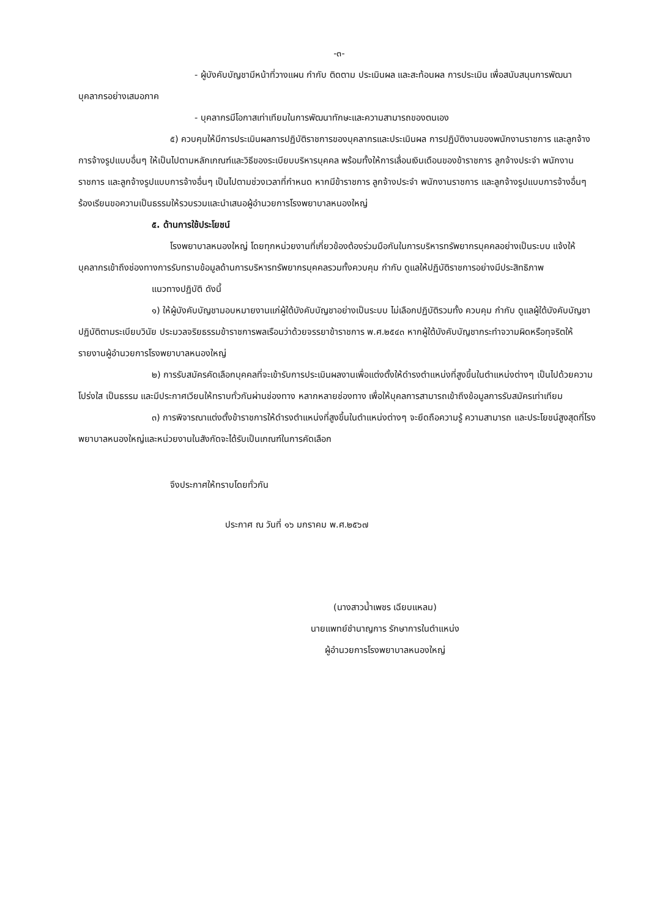-๓-
- ผู้บังคับบัญชามีหน้าที่วางแผน กำกับ ติดตาม ประเมินผล และสะท้อนผล การประเมิน เพื่อสนับสนุนการพัฒนาบุคลากรอย่างเสมอภาค
- บุคลากรมีโอกาสเท่าเทียมในการพัฒนาทักษะและความสามารถของตนเอง
๕) ควบคุมให้มีการประเมินผลการปฏิบัติราชการของบุคลากรและประเมินผล การปฏิบัติงานของพนักงานราชการ และลูกจ้าง การจ้างรูปแบบอื่นๆ ให้เป็นไปตามหลักเกณฑ์และวิธีของระเบียบบริหารบุคคล พร้อมทั้งให้การเลื่อนเงินเดือนของข้าราชการ ลูกจ้างประจำ พนักงานราชการ และลูกจ้างรูปแบบการจ้างอื่นๆ เป็นไปตามช่วงเวลาที่กำหนด หากมีข้าราชการ ลูกจ้างประจำ พนักงานราชการ และลูกจ้างรูปแบบการจ้างอื่นๆ ร้องเรียนขอความเป็นธรรมให้รวบรวมและนำเสนอผู้อำนวยการโรงพยาบาลหนองใหญ่
๕. ด้านการใช้ประโยชน์
โรงพยาบาลหนองใหญ่ โดยทุกหน่วยงานที่เกี่ยวข้องต้องร่วมมือกันในการบริหารทรัพยากรบุคคลอย่างเป็นระบบ แจ้งให้บุคลากรเข้าถึงช่องทางการรับทราบข้อมูลด้านการบริหารทรัพยากรบุคคลรวมทั้งควบคุม กำกับ ดูแลให้ปฏิบัติราชการอย่างมีประสิทธิภาพ
แนวทางปฏิบัติ ดังนี้
๑) ให้ผู้บังคับบัญชามอบหมายงานแก่ผู้ใต้บังคับบัญชาอย่างเป็นระบบ ไม่เลือกปฏิบัติรวมทั้ง ควบคุม กำกับ ดูแลผู้ใต้บังคับบัญชาปฏิบัติตามระเบียบวินัย ประมวลจริยธรรมข้าราชการพลเรือนว่าด้วยจรรยาข้าราชการ พ.ศ.๒๕๔๓ หากผู้ใต้บังคับบัญชากระทำจวามผิดหรือทุจริตให้รายงานผู้อำนวยการโรงพยาบาลหนองใหญ่
๒) การรับสมัครคัดเลือกบุคคลที่จะเข้ารับการประเมินผลงานเพื่อแต่งตั้งให้ดำรงตำแหน่งที่สูงขึ้นในตำแหน่งต่างๆ เป็นไปด้วยความโปร่งใส เป็นธรรม และมีประกาศเวียนให้ทราบทั่วกันผ่านช่องทาง หลากหลายช่องทาง เพื่อให้บุคลการสามารถเข้าถึงข้อมูลการรับสมัครเท่าเทียม
๓) การพิจารณาแต่งตั้งข้าราชการให้ดำรงตำแหน่งที่สูงขึ้นในตำแหน่งต่างๆ จะยึดถือความรู้ ความสามารถ และประโยชน์สูงสุดที่โรงพยาบาลหนองใหญ่และหน่วยงานในสังกัดจะได้รับเป็นเกณฑ์ในการคัดเลือก
จึงประกาศให้ทราบโดยทั่วกัน
ประกาศ ณ วันที่ ๑๖ มกราคม พ.ศ.๒๕๖๗
(นางสาวน้ำเพชร เฉียบแหลม)
นายแพทย์ชำนาญการ รักษาการในตำแหน่ง
ผู้อำนวยการโรงพยาบาลหนองใหญ่